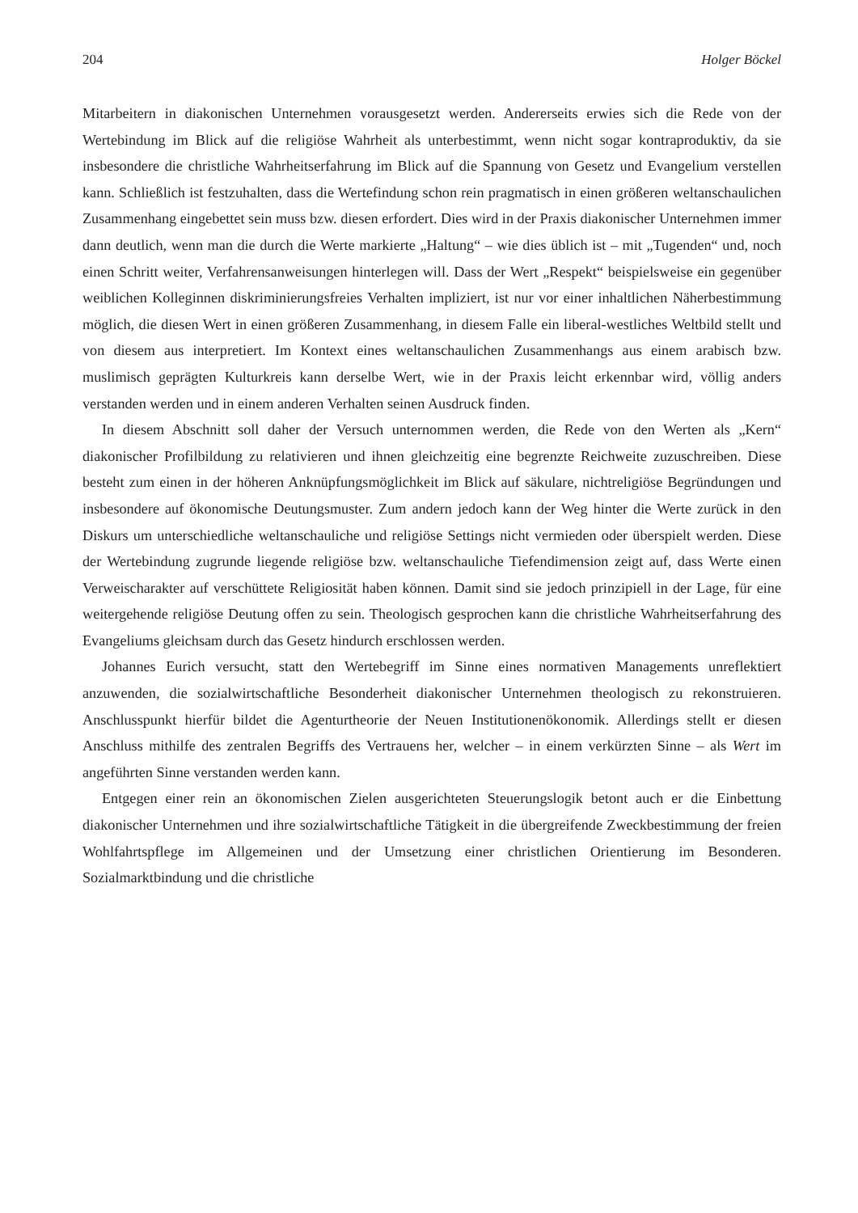204 Holger Böckel
Mitarbeitern in diakonischen Unternehmen vorausgesetzt werden. Andererseits erwies sich die Rede von der Wertebindung im Blick auf die religiöse Wahrheit als unterbestimmt, wenn nicht sogar kontraproduktiv, da sie insbesondere die christliche Wahrheitserfahrung im Blick auf die Spannung von Gesetz und Evangelium verstellen kann. Schließlich ist festzuhalten, dass die Wertefindung schon rein pragmatisch in einen größeren weltanschaulichen Zusammenhang eingebettet sein muss bzw. diesen erfordert. Dies wird in der Praxis diakonischer Unternehmen immer dann deutlich, wenn man die durch die Werte markierte „Haltung“ – wie dies üblich ist – mit „Tugenden“ und, noch einen Schritt weiter, Verfahrensanweisungen hinterlegen will. Dass der Wert „Respekt“ beispielsweise ein gegenüber weiblichen Kolleginnen diskriminierungsfreies Verhalten impliziert, ist nur vor einer inhaltlichen Näherbestimmung möglich, die diesen Wert in einen größeren Zusammenhang, in diesem Falle ein liberal-westliches Weltbild stellt und von diesem aus interpretiert. Im Kontext eines weltanschaulichen Zusammenhangs aus einem arabisch bzw. muslimisch geprägten Kulturkreis kann derselbe Wert, wie in der Praxis leicht erkennbar wird, völlig anders verstanden werden und in einem anderen Verhalten seinen Ausdruck finden.
In diesem Abschnitt soll daher der Versuch unternommen werden, die Rede von den Werten als „Kern“ diakonischer Profilbildung zu relativieren und ihnen gleichzeitig eine begrenzte Reichweite zuzuschreiben. Diese besteht zum einen in der höheren Anknüpfungsmöglichkeit im Blick auf säkulare, nichtreligiöse Begründungen und insbesondere auf ökonomische Deutungsmuster. Zum andern jedoch kann der Weg hinter die Werte zurück in den Diskurs um unterschiedliche weltanschauliche und religiöse Settings nicht vermieden oder überspielt werden. Diese der Wertebindung zugrunde liegende religiöse bzw. weltanschauliche Tiefendimension zeigt auf, dass Werte einen Verweischarakter auf verschüttete Religiosität haben können. Damit sind sie jedoch prinzipiell in der Lage, für eine weitergehende religiöse Deutung offen zu sein. Theologisch gesprochen kann die christliche Wahrheitserfahrung des Evangeliums gleichsam durch das Gesetz hindurch erschlossen werden.
Johannes Eurich versucht, statt den Wertebegriff im Sinne eines normativen Managements unreflektiert anzuwenden, die sozialwirtschaftliche Besonderheit diakonischer Unternehmen theologisch zu rekonstruieren. Anschlusspunkt hierfür bildet die Agenturtheorie der Neuen Institutionenökonomik. Allerdings stellt er diesen Anschluss mithilfe des zentralen Begriffs des Vertrauens her, welcher – in einem verkürzten Sinne – als Wert im angeführten Sinne verstanden werden kann.
Entgegen einer rein an ökonomischen Zielen ausgerichteten Steuerungslogik betont auch er die Einbettung diakonischer Unternehmen und ihre sozialwirtschaftliche Tätigkeit in die übergreifende Zweckbestimmung der freien Wohlfahrtspflege im Allgemeinen und der Umsetzung einer christlichen Orientierung im Besonderen. Sozialmarktbindung und die christliche